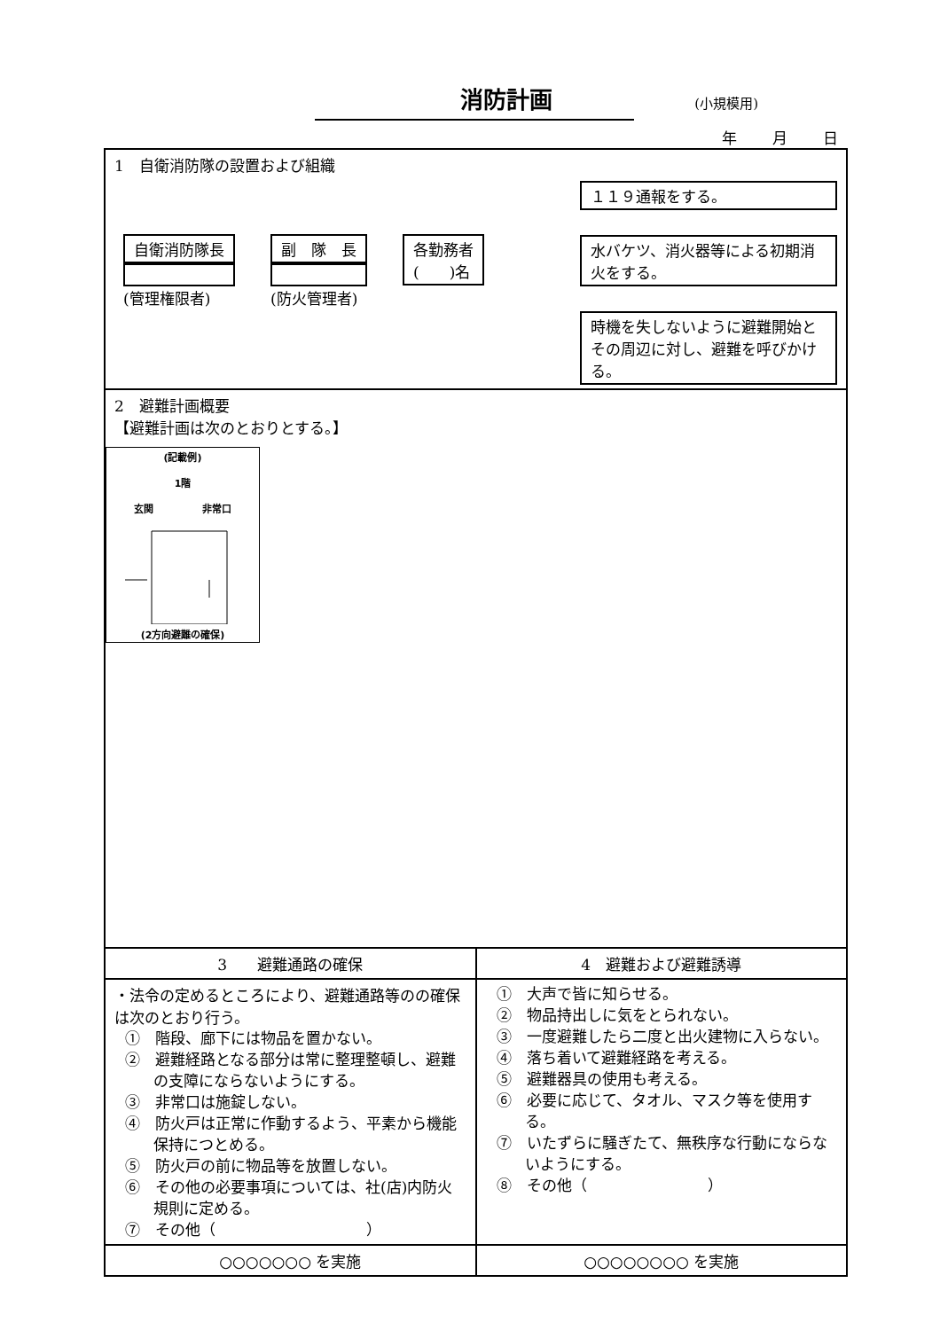消防計画 (小規模用)
年 月 日
| 1 自衛消防隊の設置および組織 自衛消防隊長 (管理権限者) 副 隊 長 (防火管理者) 各勤務者 ( )名 １１９通報をする。 水バケツ、消火器等による初期消火をする。 時機を失しないように避難開始とその周辺に対し、避難を呼びかける。 | |
| 2 避難計画概要 【避難計画は次のとおりとする。】 (記載例) 1階 玄関 非常口 (2方向避難の確保) | |
| 3 避難通路の確保 | 4 避難および避難誘導 |
| ・法令の定めるところにより、避難通路等のの確保は次のとおり行う。 ① 階段、廊下には物品を置かない。 ② 避難経路となる部分は常に整理整頓し、避難の支障にならないようにする。 ③ 非常口は施錠しない。 ④ 防火戸は正常に作動するよう、平素から機能保持につとめる。 ⑤ 防火戸の前に物品等を放置しない。 ⑥ その他の必要事項については、社(店)内防火規則に定める。 ⑦ その他（ ） | ① 大声で皆に知らせる。 ② 物品持出しに気をとられない。 ③ 一度避難したら二度と出火建物に入らない。 ④ 落ち着いて避難経路を考える。 ⑤ 避難器具の使用も考える。 ⑥ 必要に応じて、タオル、マスク等を使用する。 ⑦ いたずらに騒ぎたて、無秩序な行動にならないようにする。 ⑧ その他（ ） |
| ○○○○○○○ を実施 | ○○○○○○○○ を実施 |